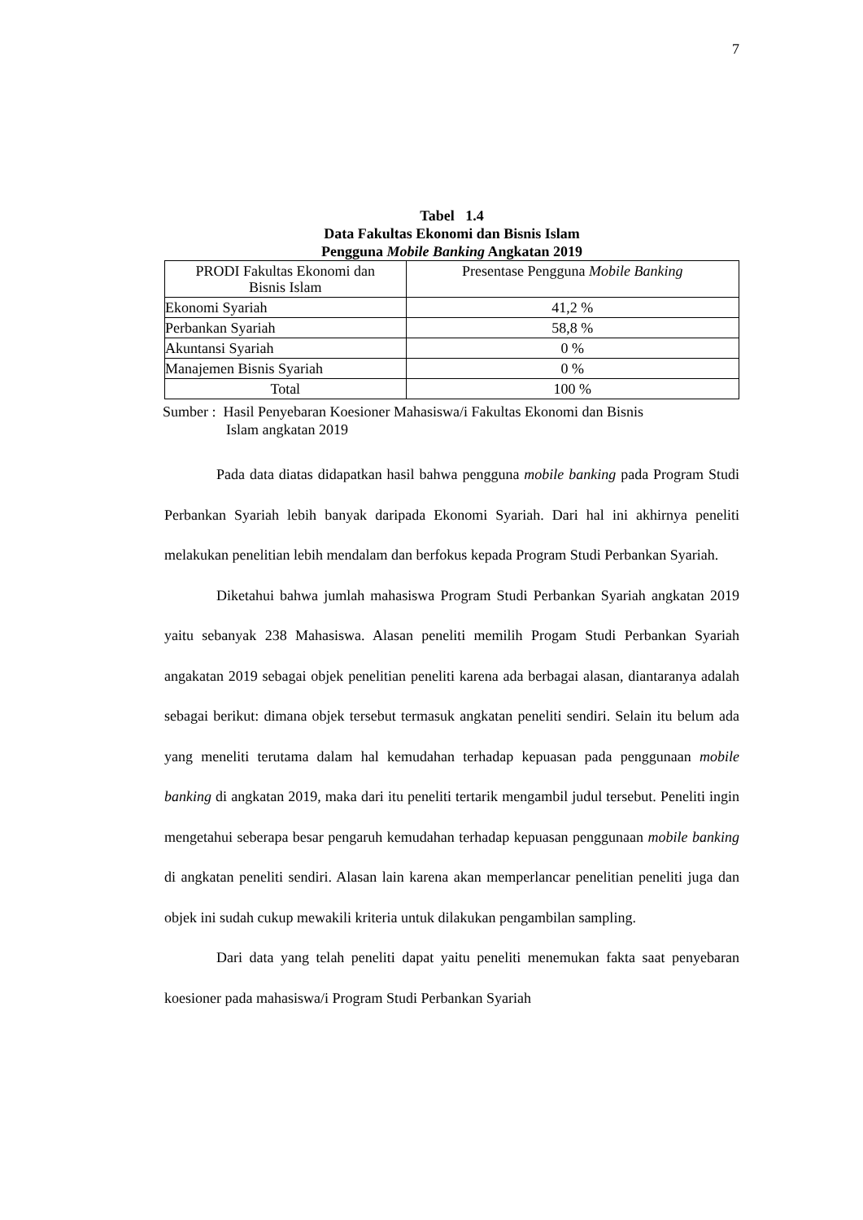7
Tabel 1.4
Data Fakultas Ekonomi dan Bisnis Islam
Pengguna Mobile Banking Angkatan 2019
| PRODI Fakultas Ekonomi dan Bisnis Islam | Presentase Pengguna Mobile Banking |
| --- | --- |
| Ekonomi Syariah | 41,2 % |
| Perbankan Syariah | 58,8 % |
| Akuntansi Syariah | 0 % |
| Manajemen Bisnis Syariah | 0 % |
| Total | 100 % |
Sumber : Hasil Penyebaran Koesioner Mahasiswa/i Fakultas Ekonomi dan Bisnis
Islam angkatan 2019
Pada data diatas didapatkan hasil bahwa pengguna mobile banking pada Program Studi Perbankan Syariah lebih banyak daripada Ekonomi Syariah. Dari hal ini akhirnya peneliti melakukan penelitian lebih mendalam dan berfokus kepada Program Studi Perbankan Syariah.
Diketahui bahwa jumlah mahasiswa Program Studi Perbankan Syariah angkatan 2019 yaitu sebanyak 238 Mahasiswa. Alasan peneliti memilih Progam Studi Perbankan Syariah angakatan 2019 sebagai objek penelitian peneliti karena ada berbagai alasan, diantaranya adalah sebagai berikut: dimana objek tersebut termasuk angkatan peneliti sendiri. Selain itu belum ada yang meneliti terutama dalam hal kemudahan terhadap kepuasan pada penggunaan mobile banking di angkatan 2019, maka dari itu peneliti tertarik mengambil judul tersebut. Peneliti ingin mengetahui seberapa besar pengaruh kemudahan terhadap kepuasan penggunaan mobile banking di angkatan peneliti sendiri. Alasan lain karena akan memperlancar penelitian peneliti juga dan objek ini sudah cukup mewakili kriteria untuk dilakukan pengambilan sampling.
Dari data yang telah peneliti dapat yaitu peneliti menemukan fakta saat penyebaran koesioner pada mahasiswa/i Program Studi Perbankan Syariah